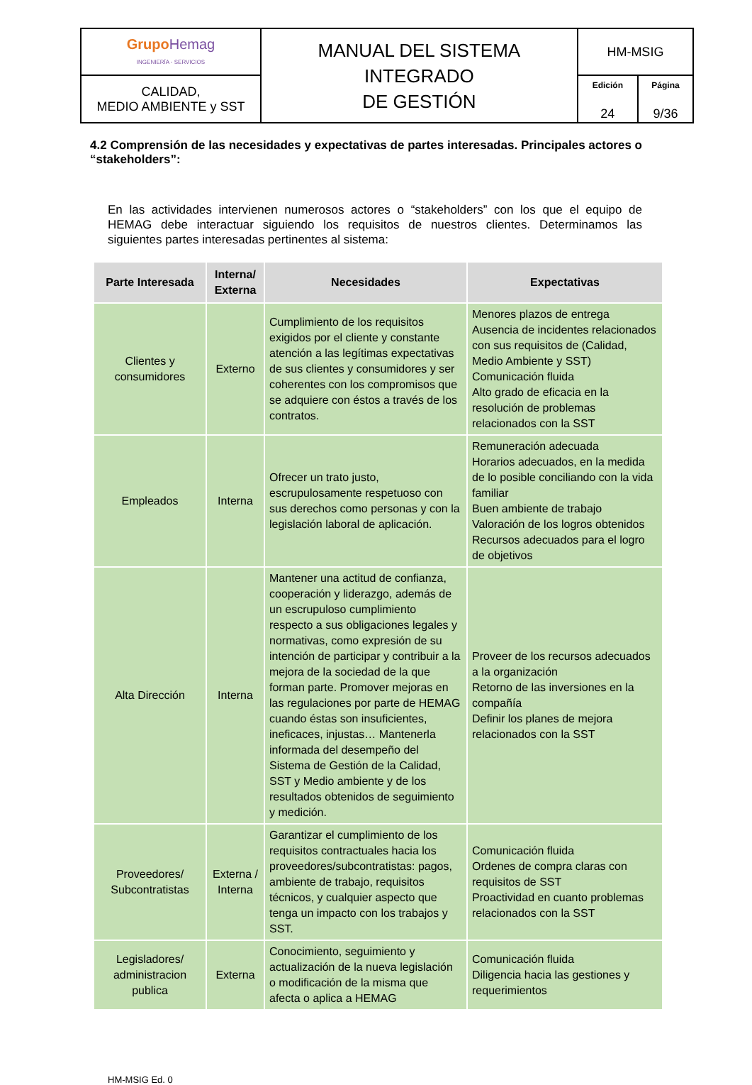| Grupo Hemag INGENIERÍA - SERVICIOS | MANUAL DEL SISTEMA INTEGRADO DE GESTIÓN | HM-MSIG | |
| CALIDAD, MEDIO AMBIENTE y SST | | Edición 24 | Página 9/36 |
4.2 Comprensión de las necesidades y expectativas de partes interesadas. Principales actores o “stakeholders”:
En las actividades intervienen numerosos actores o “stakeholders” con los que el equipo de HEMAG debe interactuar siguiendo los requisitos de nuestros clientes. Determinamos las siguientes partes interesadas pertinentes al sistema:
| Parte Interesada | Interna/ Externa | Necesidades | Expectativas |
| --- | --- | --- | --- |
| Clientes y consumidores | Externo | Cumplimiento de los requisitos exigidos por el cliente y constante atención a las legítimas expectativas de sus clientes y consumidores y ser coherentes con los compromisos que se adquiere con éstos a través de los contratos. | Menores plazos de entrega Ausencia de incidentes relacionados con sus requisitos de (Calidad, Medio Ambiente y SST) Comunicación fluida Alto grado de eficacia en la resolución de problemas relacionados con la SST |
| Empleados | Interna | Ofrecer un trato justo, escrupulosamente respetuoso con sus derechos como personas y con la legislación laboral de aplicación. | Remuneración adecuada Horarios adecuados, en la medida de lo posible conciliando con la vida familiar Buen ambiente de trabajo Valoración de los logros obtenidos Recursos adecuados para el logro de objetivos |
| Alta Dirección | Interna | Mantener una actitud de confianza, cooperación y liderazgo, además de un escrupuloso cumplimiento respecto a sus obligaciones legales y normativas, como expresión de su intención de participar y contribuir a la mejora de la sociedad de la que forman parte. Promover mejoras en las regulaciones por parte de HEMAG cuando éstas son insuficientes, ineficaces, injustas… Mantenerla informada del desempeño del Sistema de Gestión de la Calidad, SST y Medio ambiente y de los resultados obtenidos de seguimiento y medición. | Proveer de los recursos adecuados a la organización Retorno de las inversiones en la compañía Definir los planes de mejora relacionados con la SST |
| Proveedores/ Subcontratistas | Externa / Interna | Garantizar el cumplimiento de los requisitos contractuales hacia los proveedores/subcontratistas: pagos, ambiente de trabajo, requisitos técnicos, y cualquier aspecto que tenga un impacto con los trabajos y SST. | Comunicación fluida Ordenes de compra claras con requisitos de SST Proactividad en cuanto problemas relacionados con la SST |
| Legisladores/ administracion publica | Externa | Conocimiento, seguimiento y actualización de la nueva legislación o modificación de la misma que afecta o aplica a HEMAG | Comunicación fluida Diligencia hacia las gestiones y requerimientos |
HM-MSIG Ed. 0